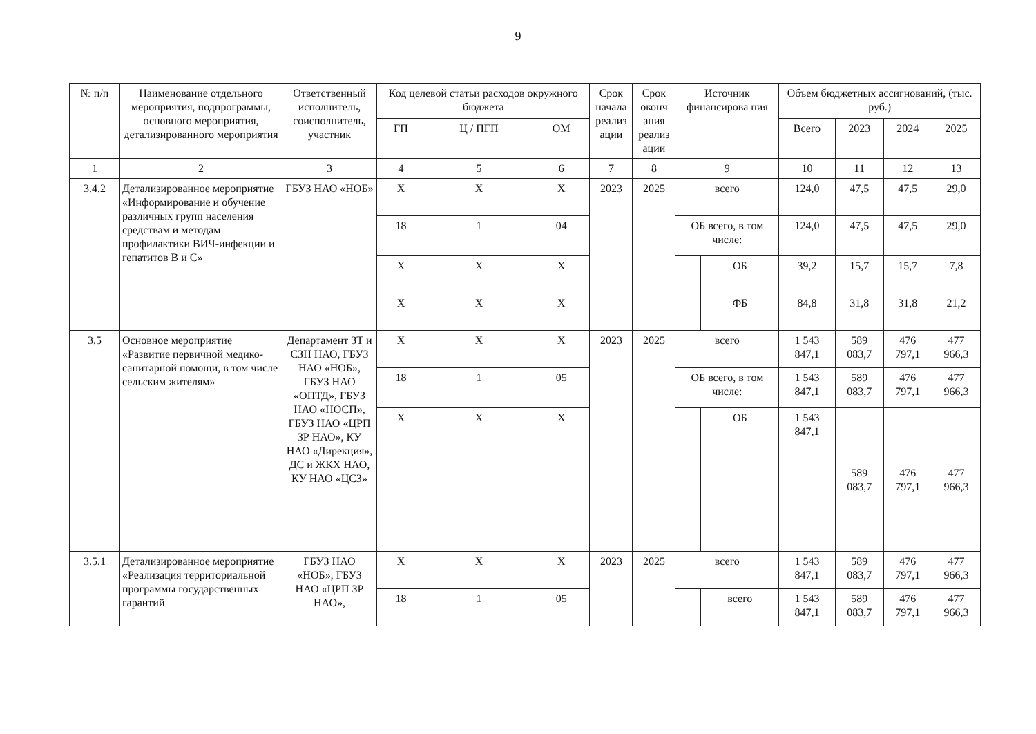9
| № п/п | Наименование отдельного мероприятия, подпрограммы, основного мероприятия, детализированного мероприятия | Ответственный исполнитель, соисполнитель, участник | Код целевой статьи расходов окружного бюджета | | | Срок начала реализ ации | Срок оконч ания реализ ации | Источник финансирова ния | | Объем бюджетных ассигнований, (тыс. руб.) | | | |
| --- | --- | --- | --- | --- | --- | --- | --- | --- | --- | --- | --- | --- | --- |
| | | | ГП | Ц / ПГП | ОМ | | | | | Всего | 2023 | 2024 | 2025 |
| 1 | 2 | 3 | 4 | 5 | 6 | 7 | 8 | 9 | | 10 | 11 | 12 | 13 |
| 3.4.2 | Детализированное мероприятие «Информирование и обучение различных групп населения средствам и методам профилактики ВИЧ-инфекции и гепатитов В и С» | ГБУЗ НАО «НОБ» | Х | Х | Х | 2023 | 2025 | всего | | 124,0 | 47,5 | 47,5 | 29,0 |
| | | | 18 | 1 | 04 | | | ОБ всего, в том числе: | | 124,0 | 47,5 | 47,5 | 29,0 |
| | | | Х | Х | Х | | | | ОБ | 39,2 | 15,7 | 15,7 | 7,8 |
| | | | Х | Х | Х | | | | ФБ | 84,8 | 31,8 | 31,8 | 21,2 |
| 3.5 | Основное мероприятие «Развитие первичной медико-санитарной помощи, в том числе сельским жителям» | Департамент ЗТ и СЗН НАО, ГБУЗ НАО «НОБ», ГБУЗ НАО «ОПТД», ГБУЗ НАО «НОСП», ГБУЗ НАО «ЦРП ЗР НАО», КУ НАО «Дирекция», ДС и ЖКХ НАО, КУ НАО «ЦСЗ» | Х | Х | Х | 2023 | 2025 | всего | | 1 543 847,1 | 589 083,7 | 476 797,1 | 477 966,3 |
| | | | 18 | 1 | 05 | | | ОБ всего, в том числе: | | 1 543 847,1 | 589 083,7 | 476 797,1 | 477 966,3 |
| | | | Х | Х | Х | | | | ОБ | 1 543 847,1 | 589 083,7 | 476 797,1 | 477 966,3 |
| 3.5.1 | Детализированное мероприятие «Реализация территориальной программы государственных гарантий | ГБУЗ НАО «НОБ», ГБУЗ НАО «ЦРП ЗР НАО», | Х | Х | Х | 2023 | 2025 | всего | | 1 543 847,1 | 589 083,7 | 476 797,1 | 477 966,3 |
| | | | 18 | 1 | 05 | | | | всего | 1 543 847,1 | 589 083,7 | 476 797,1 | 477 966,3 |